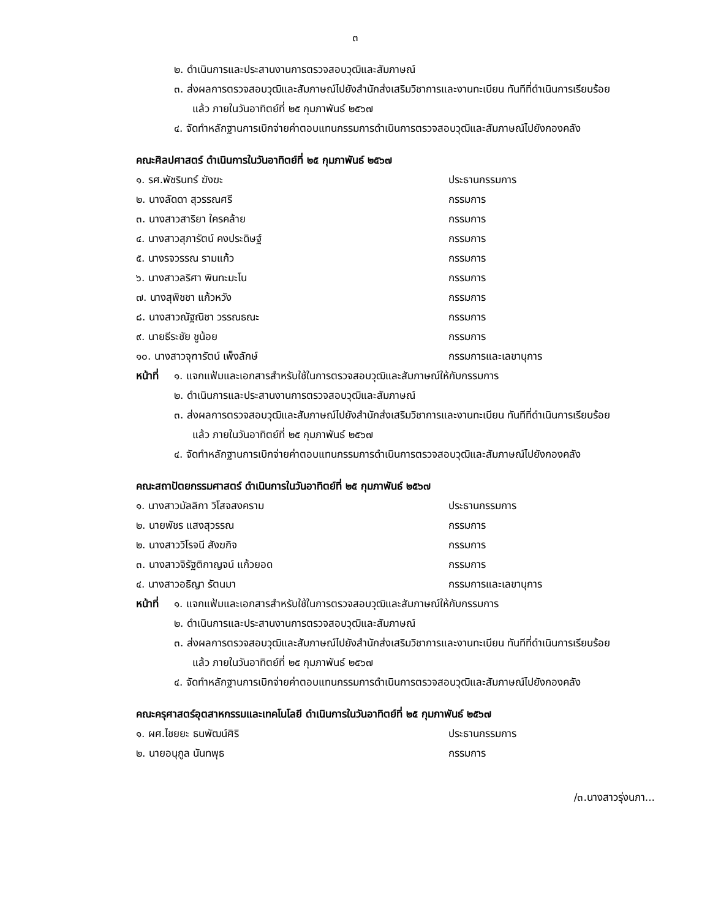๓
๒. ดำเนินการและประสานงานการตรวจสอบวุฒิและสัมภาษณ์
๓. ส่งผลการตรวจสอบวุฒิและสัมภาษณ์ไปยังสำนักส่งเสริมวิชาการและงานทะเบียน ทันทีที่ดำเนินการเรียบร้อยแล้ว ภายในวันอาทิตย์ที่ ๒๕ กุมภาพันธ์ ๒๕๖๗
๔. จัดทำหลักฐานการเบิกจ่ายค่าตอบแทนกรรมการดำเนินการตรวจสอบวุฒิและสัมภาษณ์ไปยังกองคลัง
คณะศิลปศาสตร์ ดำเนินการในวันอาทิตย์ที่ ๒๕ กุมภาพันธ์ ๒๕๖๗
๑. รศ.พัชรินทร์ ฆังฆะ ประธานกรรมการ
๒. นางลัดดา สุวรรณศรี กรรมการ
๓. นางสาวสาริยา ใครคล้าย กรรมการ
๔. นางสาวสุภารัตน์ คงประดิษฐ์ กรรมการ
๕. นางรจวรรณ รามแก้ว กรรมการ
๖. นางสาวลริศา พินทะมะโน กรรมการ
๗. นางสุพิชชา แก้วหวัง กรรมการ
๘. นางสาวณัฐณิชา วรรณธณะ กรรมการ
๙. นายธีระชัย ชูน้อย กรรมการ
๑๐. นางสาวจุฑารัตน์ เพ็งลักษ์ กรรมการและเลขานุการ
หน้าที่
๑. แจกแฟ้มและเอกสารสำหรับใช้ในการตรวจสอบวุฒิและสัมภาษณ์ให้กับกรรมการ
๒. ดำเนินการและประสานงานการตรวจสอบวุฒิและสัมภาษณ์
๓. ส่งผลการตรวจสอบวุฒิและสัมภาษณ์ไปยังสำนักส่งเสริมวิชาการและงานทะเบียน ทันทีที่ดำเนินการเรียบร้อยแล้ว ภายในวันอาทิตย์ที่ ๒๕ กุมภาพันธ์ ๒๕๖๗
๔. จัดทำหลักฐานการเบิกจ่ายค่าตอบแทนกรรมการดำเนินการตรวจสอบวุฒิและสัมภาษณ์ไปยังกองคลัง
คณะสถาปัตยกรรมศาสตร์ ดำเนินการในวันอาทิตย์ที่ ๒๕ กุมภาพันธ์ ๒๕๖๗
๑. นางสาวมัลลิกา วิโสจสงคราม ประธานกรรมการ
๒. นายพัชร แสงสุวรรณ กรรมการ
๒. นางสาววิโรจนี สังฆกิจ กรรมการ
๓. นางสาวจิรัฐติกาญจน์ แก้วยอด กรรมการ
๔. นางสาวอธิญา รัตนมา กรรมการและเลขานุการ
หน้าที่
๑. แจกแฟ้มและเอกสารสำหรับใช้ในการตรวจสอบวุฒิและสัมภาษณ์ให้กับกรรมการ
๒. ดำเนินการและประสานงานการตรวจสอบวุฒิและสัมภาษณ์
๓. ส่งผลการตรวจสอบวุฒิและสัมภาษณ์ไปยังสำนักส่งเสริมวิชาการและงานทะเบียน ทันทีที่ดำเนินการเรียบร้อยแล้ว ภายในวันอาทิตย์ที่ ๒๕ กุมภาพันธ์ ๒๕๖๗
๔. จัดทำหลักฐานการเบิกจ่ายค่าตอบแทนกรรมการดำเนินการตรวจสอบวุฒิและสัมภาษณ์ไปยังกองคลัง
คณะครุศาสตร์อุตสาหกรรมและเทคโนโลยี ดำเนินการในวันอาทิตย์ที่ ๒๕ กุมภาพันธ์ ๒๕๖๗
๑. ผศ.ไชยยะ ธนพัฒน์ศิริ ประธานกรรมการ
๒. นายอนุกูล นันทพุธ กรรมการ
/๓.นางสาวรุ่งนภา...